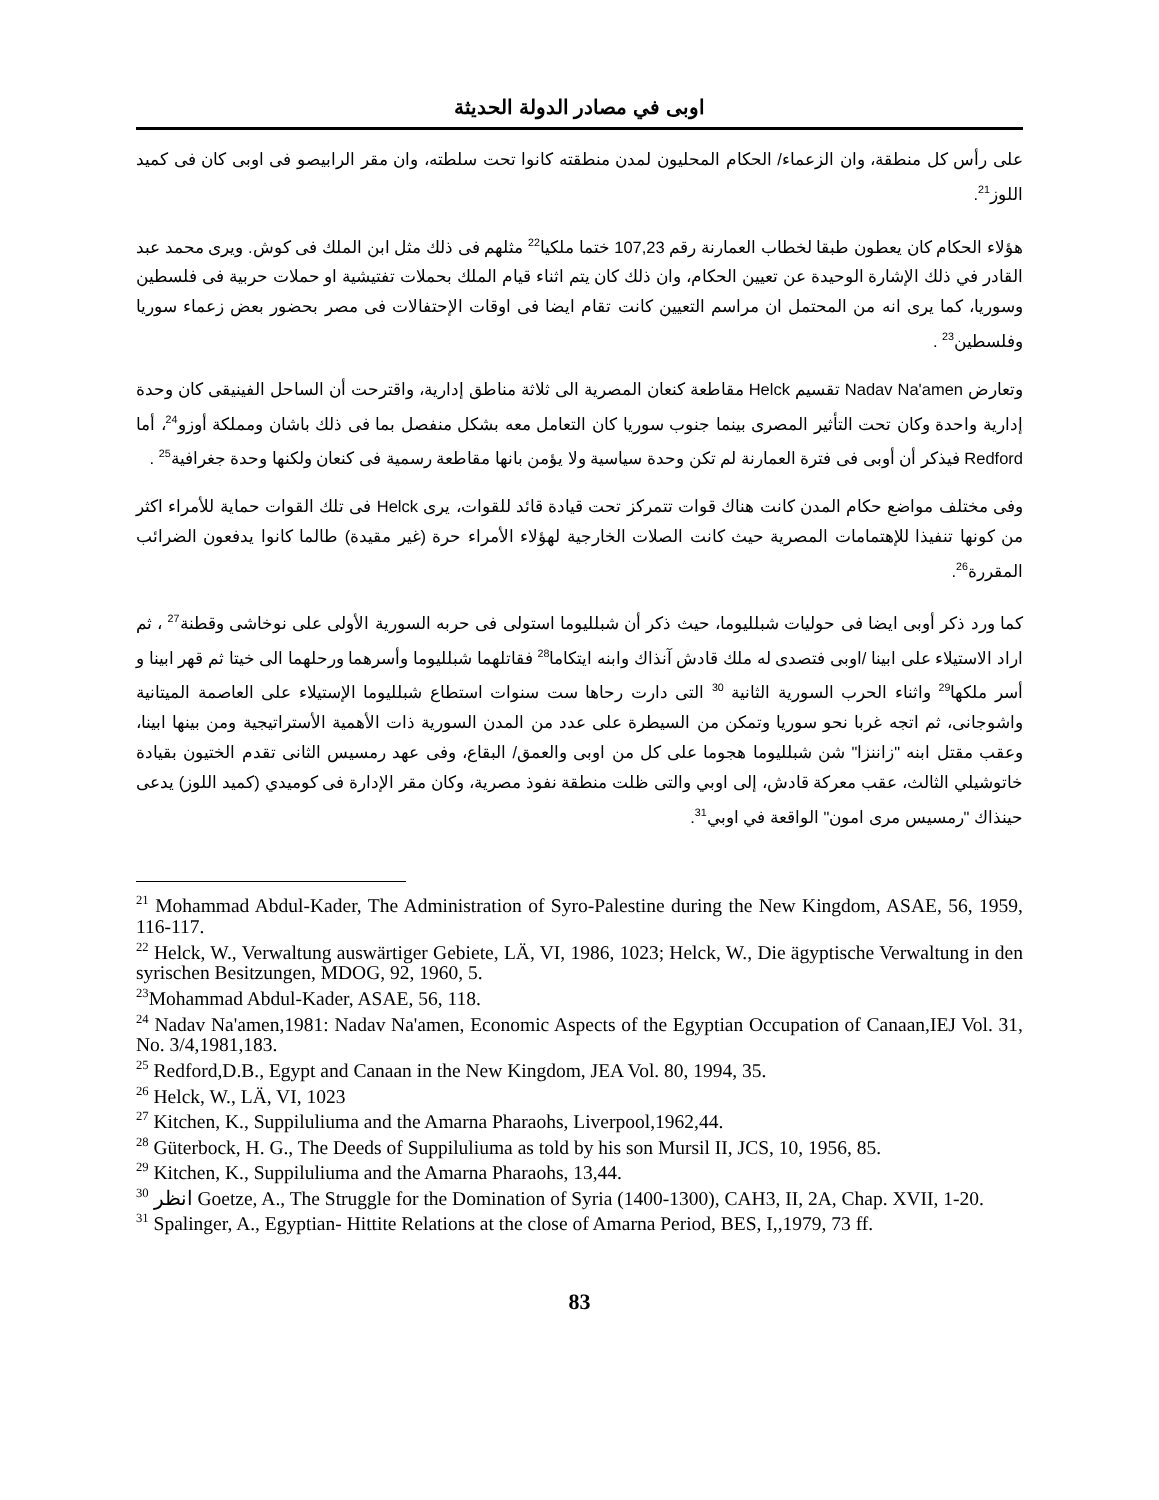اوبى في مصادر الدولة الحديثة
على رأس كل منطقة، وان الزعماء/ الحكام المحليون لمدن منطقته كانوا تحت سلطته، وان مقر الرابيصو فى اوبى كان فى كميد اللوز<sup>21</sup>.
هؤلاء الحكام كان يعطون طبقا لخطاب العمارنة رقم 107,23 ختما ملكيا<sup>22</sup> مثلهم فى ذلك مثل ابن الملك فى كوش. ويرى محمد عبد القادر في ذلك الإشارة الوحيدة عن تعيين الحكام، وان ذلك كان يتم اثناء قيام الملك بحملات تفتيشية او حملات حربية فى فلسطين وسوريا، كما يرى انه من المحتمل ان مراسم التعيين كانت تقام ايضا فى اوقات الإحتفالات فى مصر بحضور بعض زعماء سوريا وفلسطين<sup>23</sup> .
وتعارض Nadav Na'amen تقسيم Helck مقاطعة كنعان المصرية الى ثلاثة مناطق إدارية، واقترحت أن الساحل الفينيقى كان وحدة إدارية واحدة وكان تحت التأثير المصرى بينما جنوب سوريا كان التعامل معه بشكل منفصل بما فى ذلك باشان ومملكة أوزو<sup>24</sup>، أما Redford فيذكر أن أوبى فى فترة العمارنة لم تكن وحدة سياسية ولا يؤمن بانها مقاطعة رسمية فى كنعان ولكنها وحدة جغرافية<sup>25</sup> .
وفى مختلف مواضع حكام المدن كانت هناك قوات تتمركز تحت قيادة قائد للقوات، يرى Helck فى تلك القوات حماية للأمراء اكثر من كونها تنفيذا للإهتمامات المصرية حيث كانت الصلات الخارجية لهؤلاء الأمراء حرة (غير مقيدة) طالما كانوا يدفعون الضرائب المقررة<sup>26</sup>.
كما ورد ذكر أوبى ايضا فى حوليات شبلليوما، حيث ذكر أن شبلليوما استولى فى حربه السورية الأولى على نوخاشى وقطنة<sup>27</sup> ، ثم اراد الاستيلاء على ابينا /اوبى فتصدى له ملك قادش آنذاك وابنه ايتكاما<sup>28</sup> فقاتلهما شبلليوما وأسرهما ورحلهما الى خيتا ثم قهر ابينا و أسر ملكها<sup>29</sup> واثناء الحرب السورية الثانية <sup>30</sup> التى دارت رحاها ست سنوات استطاع شبلليوما الإستيلاء على العاصمة الميتانية واشوجانى، ثم اتجه غربا نحو سوريا وتمكن من السيطرة على عدد من المدن السورية ذات الأهمية الأستراتيجية ومن بينها ابينا، وعقب مقتل ابنه "زاننزا" شن شبلليوما هجوما على كل من اوبى والعمق/ البقاع، وفى عهد رمسيس الثانى تقدم الختيون بقيادة خاتوشيلي الثالث، عقب معركة قادش، إلى اوبي والتى ظلت منطقة نفوذ مصرية، وكان مقر الإدارة فى كوميدي (كميد اللوز) يدعى حينذاك "رمسيس مرى امون" الواقعة في اوبي<sup>31</sup>.
<sup>21</sup> Mohammad Abdul-Kader, The Administration of Syro-Palestine during the New Kingdom, ASAE, 56, 1959, 116-117.
<sup>22</sup> Helck, W., Verwaltung auswärtiger Gebiete, LÄ, VI, 1986, 1023; Helck, W., Die ägyptische Verwaltung in den syrischen Besitzungen, MDOG, 92, 1960, 5.
<sup>23</sup> Mohammad Abdul-Kader, ASAE, 56, 118.
<sup>24</sup> Nadav Na'amen,1981: Nadav Na'amen, Economic Aspects of the Egyptian Occupation of Canaan,IEJ Vol. 31, No. 3/4,1981,183.
<sup>25</sup> Redford,D.B., Egypt and Canaan in the New Kingdom, JEA Vol. 80, 1994, 35.
<sup>26</sup> Helck, W., LÄ, VI, 1023
<sup>27</sup> Kitchen, K., Suppiluliuma and the Amarna Pharaohs, Liverpool,1962,44.
<sup>28</sup> Güterbock, H. G., The Deeds of Suppiluliuma as told by his son Mursil II, JCS, 10, 1956, 85.
<sup>29</sup> Kitchen, K., Suppiluliuma and the Amarna Pharaohs, 13,44.
<sup>30</sup> انظر Goetze, A., The Struggle for the Domination of Syria (1400-1300), CAH3, II, 2A, Chap. XVII, 1-20.
<sup>31</sup> Spalinger, A., Egyptian- Hittite Relations at the close of Amarna Period, BES, I,,1979, 73 ff.
83